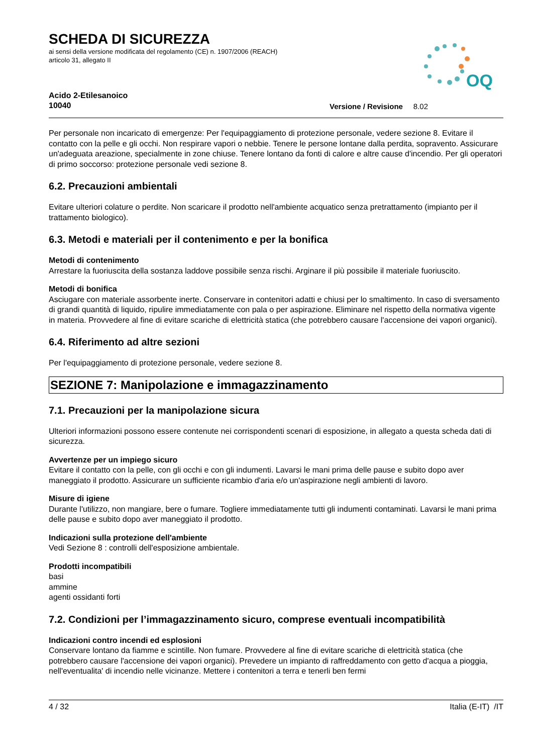OQ
SCHEDA DI SICUREZZA
ai sensi della versione modificata del regolamento (CE) n. 1907/2006 (REACH)
articolo 31, allegato II
Acido 2-Etilesanoico
10040
Versione / Revisione 8.02
Per personale non incaricato di emergenze: Per l'equipaggiamento di protezione personale, vedere sezione 8. Evitare il contatto con la pelle e gli occhi. Non respirare vapori o nebbie. Tenere le persone lontane dalla perdita, sopravento. Assicurare un'adeguata areazione, specialmente in zone chiuse. Tenere lontano da fonti di calore e altre cause d'incendio. Per gli operatori di primo soccorso: protezione personale vedi sezione 8.
6.2. Precauzioni ambientali
Evitare ulteriori colature o perdite. Non scaricare il prodotto nell'ambiente acquatico senza pretrattamento (impianto per il trattamento biologico).
6.3. Metodi e materiali per il contenimento e per la bonifica
Metodi di contenimento
Arrestare la fuoriuscita della sostanza laddove possibile senza rischi. Arginare il più possibile il materiale fuoriuscito.
Metodi di bonifica
Asciugare con materiale assorbente inerte. Conservare in contenitori adatti e chiusi per lo smaltimento. In caso di sversamento di grandi quantità di liquido, ripulire immediatamente con pala o per aspirazione. Eliminare nel rispetto della normativa vigente in materia. Provvedere al fine di evitare scariche di elettricità statica (che potrebbero causare l'accensione dei vapori organici).
6.4. Riferimento ad altre sezioni
Per l'equipaggiamento di protezione personale, vedere sezione 8.
SEZIONE 7: Manipolazione e immagazzinamento
7.1. Precauzioni per la manipolazione sicura
Ulteriori informazioni possono essere contenute nei corrispondenti scenari di esposizione, in allegato a questa scheda dati di sicurezza.
Avvertenze per un impiego sicuro
Evitare il contatto con la pelle, con gli occhi e con gli indumenti. Lavarsi le mani prima delle pause e subito dopo aver maneggiato il prodotto. Assicurare un sufficiente ricambio d'aria e/o un'aspirazione negli ambienti di lavoro.
Misure di igiene
Durante l'utilizzo, non mangiare, bere o fumare. Togliere immediatamente tutti gli indumenti contaminati. Lavarsi le mani prima delle pause e subito dopo aver maneggiato il prodotto.
Indicazioni sulla protezione dell'ambiente
Vedi Sezione 8 : controlli dell'esposizione ambientale.
Prodotti incompatibili
basi
ammine
agenti ossidanti forti
7.2. Condizioni per l’immagazzinamento sicuro, comprese eventuali incompatibilità
Indicazioni contro incendi ed esplosioni
Conservare lontano da fiamme e scintille. Non fumare. Provvedere al fine di evitare scariche di elettricità statica (che potrebbero causare l'accensione dei vapori organici). Prevedere un impianto di raffreddamento con getto d'acqua a pioggia, nell'eventualita' di incendio nelle vicinanze. Mettere i contenitori a terra e tenerli ben fermi
4 / 32 Italia (E-IT) /IT